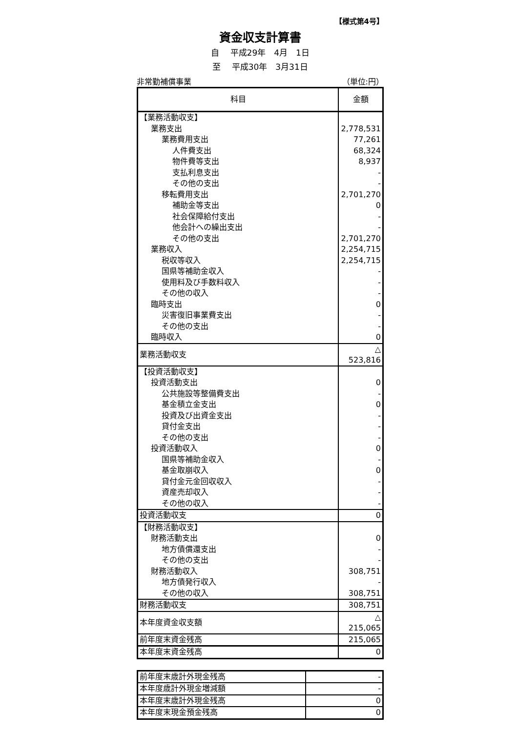【様式第4号】
資金収支計算書
自　 平成29年　4月　1日
至　 平成30年　3月31日
非常勤補償事業 （単位:円）
| 科目 | 金額 |
| --- | --- |
| 【業務活動収支】 | |
| 業務支出 | 2,778,531 |
| 業務費用支出 | 77,261 |
| 人件費支出 | 68,324 |
| 物件費等支出 | 8,937 |
| 支払利息支出 | - |
| その他の支出 | - |
| 移転費用支出 | 2,701,270 |
| 補助金等支出 | 0 |
| 社会保障給付支出 | - |
| 他会計への繰出支出 | - |
| その他の支出 | 2,701,270 |
| 業務収入 | 2,254,715 |
| 税収等収入 | 2,254,715 |
| 国県等補助金収入 | - |
| 使用料及び手数料収入 | - |
| その他の収入 | - |
| 臨時支出 | 0 |
| 災害復旧事業費支出 | - |
| その他の支出 | - |
| 臨時収入 | 0 |
| 業務活動収支 | △ 523,816 |
| 【投資活動収支】 | |
| 投資活動支出 | 0 |
| 公共施設等整備費支出 | - |
| 基金積立金支出 | 0 |
| 投資及び出資金支出 | - |
| 貸付金支出 | - |
| その他の支出 | - |
| 投資活動収入 | 0 |
| 国県等補助金収入 | - |
| 基金取崩収入 | 0 |
| 貸付金元金回収収入 | - |
| 資産売却収入 | - |
| その他の収入 | - |
| 投資活動収支 | 0 |
| 【財務活動収支】 | |
| 財務活動支出 | 0 |
| 地方債償還支出 | - |
| その他の支出 | - |
| 財務活動収入 | 308,751 |
| 地方債発行収入 | - |
| その他の収入 | 308,751 |
| 財務活動収支 | 308,751 |
| 本年度資金収支額 | △ 215,065 |
| 前年度末資金残高 | 215,065 |
| 本年度末資金残高 | 0 |
| 前年度末歳計外現金残高 | - |
| 本年度歳計外現金増減額 | - |
| 本年度末歳計外現金残高 | 0 |
| 本年度末現金預金残高 | 0 |